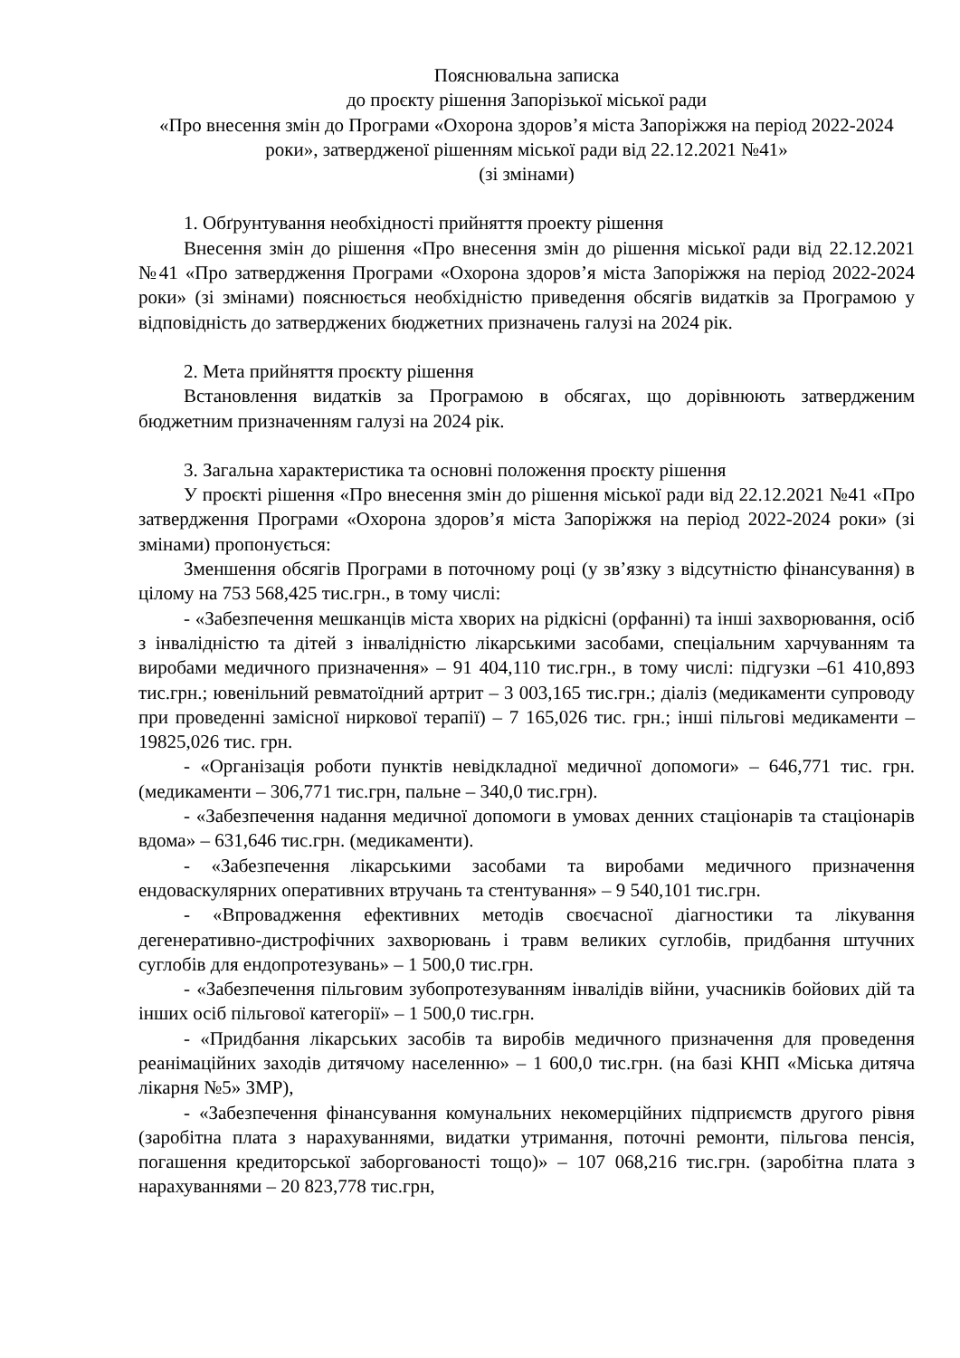Пояснювальна записка
до проєкту рішення Запорізької міської ради
«Про внесення змін до Програми «Охорона здоров’я міста Запоріжжя на період 2022-2024 роки», затвердженої рішенням міської ради від 22.12.2021 №41»
(зі змінами)
1. Обґрунтування необхідності прийняття проекту рішення
Внесення змін до рішення «Про внесення змін до рішення міської ради від 22.12.2021 №41 «Про затвердження Програми «Охорона здоров’я міста Запоріжжя на період 2022-2024 роки» (зі змінами) пояснюється необхідністю приведення обсягів видатків за Програмою у відповідність до затверджених бюджетних призначень галузі на 2024 рік.
2. Мета прийняття проєкту рішення
Встановлення видатків за Програмою в обсягах, що дорівнюють затвердженим бюджетним призначенням галузі на 2024 рік.
3. Загальна характеристика та основні положення проєкту рішення
У проєкті рішення «Про внесення змін до рішення міської ради від 22.12.2021 №41 «Про затвердження Програми «Охорона здоров’я міста Запоріжжя на період 2022-2024 роки» (зі змінами) пропонується:
Зменшення обсягів Програми в поточному році (у зв’язку з відсутністю фінансування) в цілому на 753 568,425 тис.грн., в тому числі:
- «Забезпечення мешканців міста хворих на рідкісні (орфанні) та інші захворювання, осіб з інвалідністю та дітей з інвалідністю лікарськими засобами, спеціальним харчуванням та виробами медичного призначення» – 91 404,110 тис.грн., в тому числі: підгузки –61 410,893 тис.грн.; ювенільний ревматоїдний артрит – 3 003,165 тис.грн.; діаліз (медикаменти супроводу при проведенні замісної ниркової терапії) – 7 165,026 тис. грн.; інші пільгові медикаменти – 19825,026 тис. грн.
- «Організація роботи пунктів невідкладної медичної допомоги» – 646,771 тис. грн. (медикаменти – 306,771 тис.грн, пальне – 340,0 тис.грн).
- «Забезпечення надання медичної допомоги в умовах денних стаціонарів та стаціонарів вдома» – 631,646 тис.грн. (медикаменти).
- «Забезпечення лікарськими засобами та виробами медичного призначення ендоваскулярних оперативних втручань та стентування» – 9 540,101 тис.грн.
- «Впровадження ефективних методів своєчасної діагностики та лікування дегенеративно-дистрофічних захворювань і травм великих суглобів, придбання штучних суглобів для ендопротезувань» – 1 500,0 тис.грн.
- «Забезпечення пільговим зубопротезуванням інвалідів війни, учасників бойових дій та інших осіб пільгової категорії» – 1 500,0 тис.грн.
- «Придбання лікарських засобів та виробів медичного призначення для проведення реанімаційних заходів дитячому населенню» – 1 600,0 тис.грн. (на базі КНП «Міська дитяча лікарня №5» ЗМР),
- «Забезпечення фінансування комунальних некомерційних підприємств другого рівня (заробітна плата з нарахуваннями, видатки утримання, поточні ремонти, пільгова пенсія, погашення кредиторської заборгованості тощо)» – 107 068,216 тис.грн. (заробітна плата з нарахуваннями – 20 823,778 тис.грн,